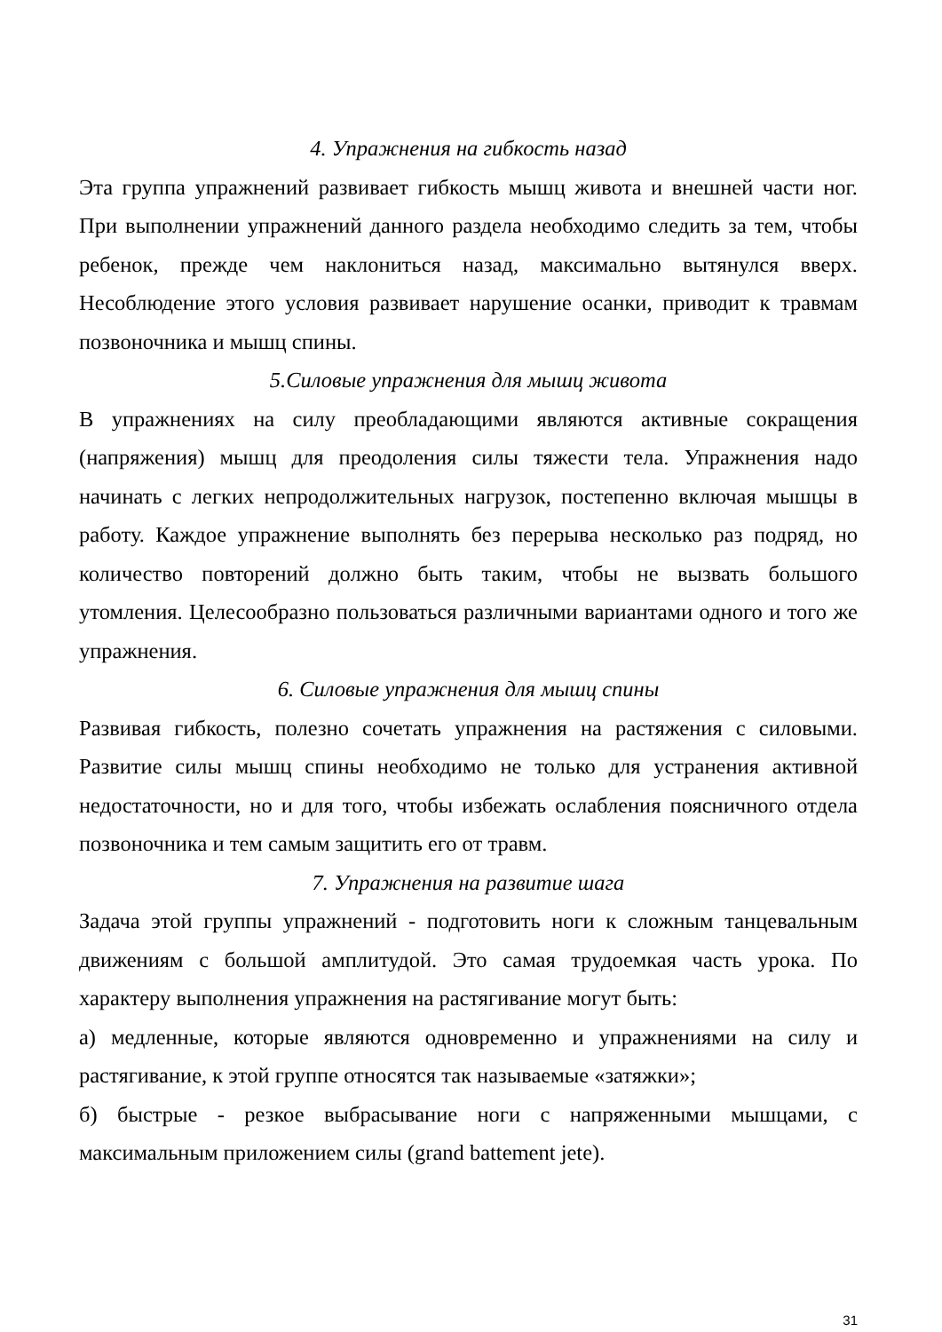4. Упражнения на гибкость назад
Эта группа упражнений развивает гибкость мышц живота и внешней части ног. При выполнении упражнений данного раздела необходимо следить за тем, чтобы ребенок, прежде чем наклониться назад, максимально вытянулся вверх. Несоблюдение этого условия развивает нарушение осанки, приводит к травмам позвоночника и мышц спины.
5.Силовые упражнения для мышц живота
В упражнениях на силу преобладающими являются активные сокращения (напряжения) мышц для преодоления силы тяжести тела. Упражнения надо начинать с легких непродолжительных нагрузок, постепенно включая мышцы в работу. Каждое упражнение выполнять без перерыва несколько раз подряд, но количество повторений должно быть таким, чтобы не вызвать большого утомления. Целесообразно пользоваться различными вариантами одного и того же упражнения.
6. Силовые упражнения для мышц спины
Развивая гибкость, полезно сочетать упражнения на растяжения с силовыми. Развитие силы мышц спины необходимо не только для устранения активной недостаточности, но и для того, чтобы избежать ослабления поясничного отдела позвоночника и тем самым защитить его от травм.
7. Упражнения на развитие шага
Задача этой группы упражнений - подготовить ноги к сложным танцевальным движениям с большой амплитудой. Это самая трудоемкая часть урока. По характеру выполнения упражнения на растягивание могут быть:
а) медленные, которые являются одновременно и упражнениями на силу и растягивание, к этой группе относятся так называемые «затяжки»;
б) быстрые - резкое выбрасывание ноги с напряженными мышцами, с максимальным приложением силы (grand battement jete).
31